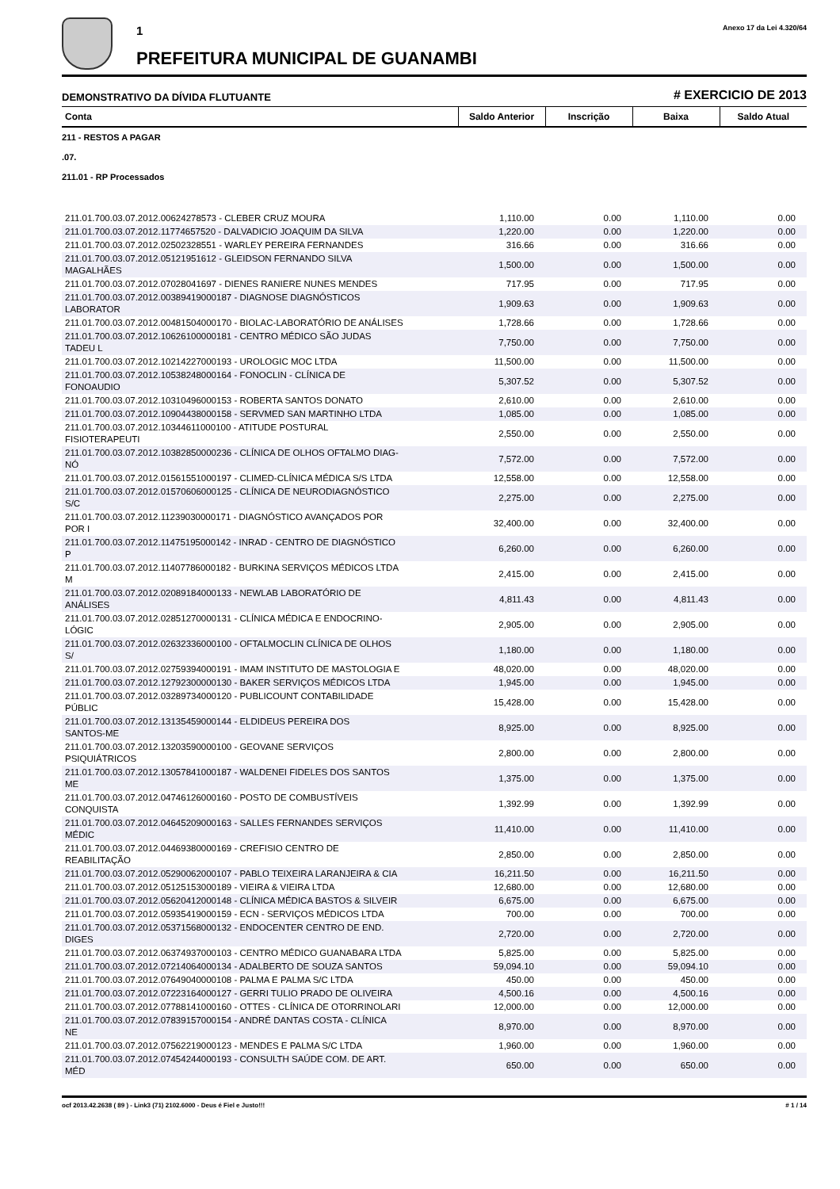1
PREFEITURA MUNICIPAL DE GUANAMBI
Anexo 17 da Lei 4.320/64
DEMONSTRATIVO DA DÍVIDA FLUTUANTE
# EXERCICIO DE 2013
| Conta | Saldo Anterior | Inscrição | Baixa | Saldo Atual |
| --- | --- | --- | --- | --- |
| 211 - RESTOS A PAGAR | | | | |
| .07. | | | | |
| 211.01 - RP Processados | | | | |
| 211.01.700.03.07.2012.00624278573 - CLEBER CRUZ MOURA | 1,110.00 | 0.00 | 1,110.00 | 0.00 |
| 211.01.700.03.07.2012.11774657520 - DALVADICIO JOAQUIM DA SILVA | 1,220.00 | 0.00 | 1,220.00 | 0.00 |
| 211.01.700.03.07.2012.02502328551 - WARLEY PEREIRA FERNANDES | 316.66 | 0.00 | 316.66 | 0.00 |
| 211.01.700.03.07.2012.05121951612 - GLEIDSON FERNANDO SILVA MAGALHÃES | 1,500.00 | 0.00 | 1,500.00 | 0.00 |
| 211.01.700.03.07.2012.07028041697 - DIENES RANIERE NUNES MENDES | 717.95 | 0.00 | 717.95 | 0.00 |
| 211.01.700.03.07.2012.00389419000187 - DIAGNOSE DIAGNÓSTICOS LABORATOR | 1,909.63 | 0.00 | 1,909.63 | 0.00 |
| 211.01.700.03.07.2012.00481504000170 - BIOLAC-LABORATÓRIO DE ANÁLISES | 1,728.66 | 0.00 | 1,728.66 | 0.00 |
| 211.01.700.03.07.2012.10626100000181 - CENTRO MÉDICO SÃO JUDAS TADEU L | 7,750.00 | 0.00 | 7,750.00 | 0.00 |
| 211.01.700.03.07.2012.10214227000193 - UROLOGIC MOC LTDA | 11,500.00 | 0.00 | 11,500.00 | 0.00 |
| 211.01.700.03.07.2012.10538248000164 - FONOCLIN - CLÍNICA DE FONOAUDIO | 5,307.52 | 0.00 | 5,307.52 | 0.00 |
| 211.01.700.03.07.2012.10310496000153 - ROBERTA SANTOS DONATO | 2,610.00 | 0.00 | 2,610.00 | 0.00 |
| 211.01.700.03.07.2012.10904438000158 - SERVMED SAN MARTINHO LTDA | 1,085.00 | 0.00 | 1,085.00 | 0.00 |
| 211.01.700.03.07.2012.10344611000100 - ATITUDE POSTURAL FISIOTERAPEUTI | 2,550.00 | 0.00 | 2,550.00 | 0.00 |
| 211.01.700.03.07.2012.10382850000236 - CLÍNICA DE OLHOS OFTALMO DIAG- NÓ | 7,572.00 | 0.00 | 7,572.00 | 0.00 |
| 211.01.700.03.07.2012.01561551000197 - CLIMED-CLÍNICA MÉDICA S/S LTDA | 12,558.00 | 0.00 | 12,558.00 | 0.00 |
| 211.01.700.03.07.2012.01570606000125 - CLÍNICA DE NEURODIAGNÓSTICO S/C | 2,275.00 | 0.00 | 2,275.00 | 0.00 |
| 211.01.700.03.07.2012.11239030000171 - DIAGNÓSTICO AVANÇADOS POR POR I | 32,400.00 | 0.00 | 32,400.00 | 0.00 |
| 211.01.700.03.07.2012.11475195000142 - INRAD - CENTRO DE DIAGNÓSTICO P | 6,260.00 | 0.00 | 6,260.00 | 0.00 |
| 211.01.700.03.07.2012.11407786000182 - BURKINA SERVIÇOS MÉDICOS LTDA M | 2,415.00 | 0.00 | 2,415.00 | 0.00 |
| 211.01.700.03.07.2012.02089184000133 - NEWLAB LABORATÓRIO DE ANÁLISES | 4,811.43 | 0.00 | 4,811.43 | 0.00 |
| 211.01.700.03.07.2012.02851270000131 - CLÍNICA MÉDICA E ENDOCRINO- LÓGIC | 2,905.00 | 0.00 | 2,905.00 | 0.00 |
| 211.01.700.03.07.2012.02632336000100 - OFTALMOCLIN CLÍNICA DE OLHOS S/ | 1,180.00 | 0.00 | 1,180.00 | 0.00 |
| 211.01.700.03.07.2012.02759394000191 - IMAM INSTITUTO DE MASTOLOGIA E | 48,020.00 | 0.00 | 48,020.00 | 0.00 |
| 211.01.700.03.07.2012.12792300000130 - BAKER SERVIÇOS MÉDICOS LTDA | 1,945.00 | 0.00 | 1,945.00 | 0.00 |
| 211.01.700.03.07.2012.03289734000120 - PUBLICOUNT CONTABILIDADE PÚBLIC | 15,428.00 | 0.00 | 15,428.00 | 0.00 |
| 211.01.700.03.07.2012.13135459000144 - ELDIDEUS PEREIRA DOS SANTOS-ME | 8,925.00 | 0.00 | 8,925.00 | 0.00 |
| 211.01.700.03.07.2012.13203590000100 - GEOVANE SERVIÇOS PSIQUIÁTRICOS | 2,800.00 | 0.00 | 2,800.00 | 0.00 |
| 211.01.700.03.07.2012.13057841000187 - WALDENEI FIDELES DOS SANTOS ME | 1,375.00 | 0.00 | 1,375.00 | 0.00 |
| 211.01.700.03.07.2012.04746126000160 - POSTO DE COMBUSTÍVEIS CONQUISTA | 1,392.99 | 0.00 | 1,392.99 | 0.00 |
| 211.01.700.03.07.2012.04645209000163 - SALLES FERNANDES SERVIÇOS MÉDIC | 11,410.00 | 0.00 | 11,410.00 | 0.00 |
| 211.01.700.03.07.2012.04469380000169 - CREFISIO CENTRO DE REABILITAÇÃO | 2,850.00 | 0.00 | 2,850.00 | 0.00 |
| 211.01.700.03.07.2012.05290062000107 - PABLO TEIXEIRA LARANJEIRA & CIA | 16,211.50 | 0.00 | 16,211.50 | 0.00 |
| 211.01.700.03.07.2012.05125153000189 - VIEIRA & VIEIRA LTDA | 12,680.00 | 0.00 | 12,680.00 | 0.00 |
| 211.01.700.03.07.2012.05620412000148 - CLÍNICA MÉDICA BASTOS & SILVEIR | 6,675.00 | 0.00 | 6,675.00 | 0.00 |
| 211.01.700.03.07.2012.05935419000159 - ECN - SERVIÇOS MÉDICOS LTDA | 700.00 | 0.00 | 700.00 | 0.00 |
| 211.01.700.03.07.2012.05371568000132 - ENDOCENTER CENTRO DE END. DIGES | 2,720.00 | 0.00 | 2,720.00 | 0.00 |
| 211.01.700.03.07.2012.06374937000103 - CENTRO MÉDICO GUANABARA LTDA | 5,825.00 | 0.00 | 5,825.00 | 0.00 |
| 211.01.700.03.07.2012.07214064000134 - ADALBERTO DE SOUZA SANTOS | 59,094.10 | 0.00 | 59,094.10 | 0.00 |
| 211.01.700.03.07.2012.07649040000108 - PALMA E PALMA S/C LTDA | 450.00 | 0.00 | 450.00 | 0.00 |
| 211.01.700.03.07.2012.07223164000127 - GERRI TULIO PRADO DE OLIVEIRA | 4,500.16 | 0.00 | 4,500.16 | 0.00 |
| 211.01.700.03.07.2012.07788141000160 - OTTES - CLÍNICA DE OTORRINOLARI | 12,000.00 | 0.00 | 12,000.00 | 0.00 |
| 211.01.700.03.07.2012.07839157000154 - ANDRÉ DANTAS COSTA - CLÍNICA NE | 8,970.00 | 0.00 | 8,970.00 | 0.00 |
| 211.01.700.03.07.2012.07562219000123 - MENDES E PALMA S/C LTDA | 1,960.00 | 0.00 | 1,960.00 | 0.00 |
| 211.01.700.03.07.2012.07454244000193 - CONSULTH SAÚDE COM. DE ART. MÉD | 650.00 | 0.00 | 650.00 | 0.00 |
ocf 2013.42.2638 ( 89 ) - Link3 (71) 2102.6000 - Deus é Fiel e Justo!!! # 1 / 14